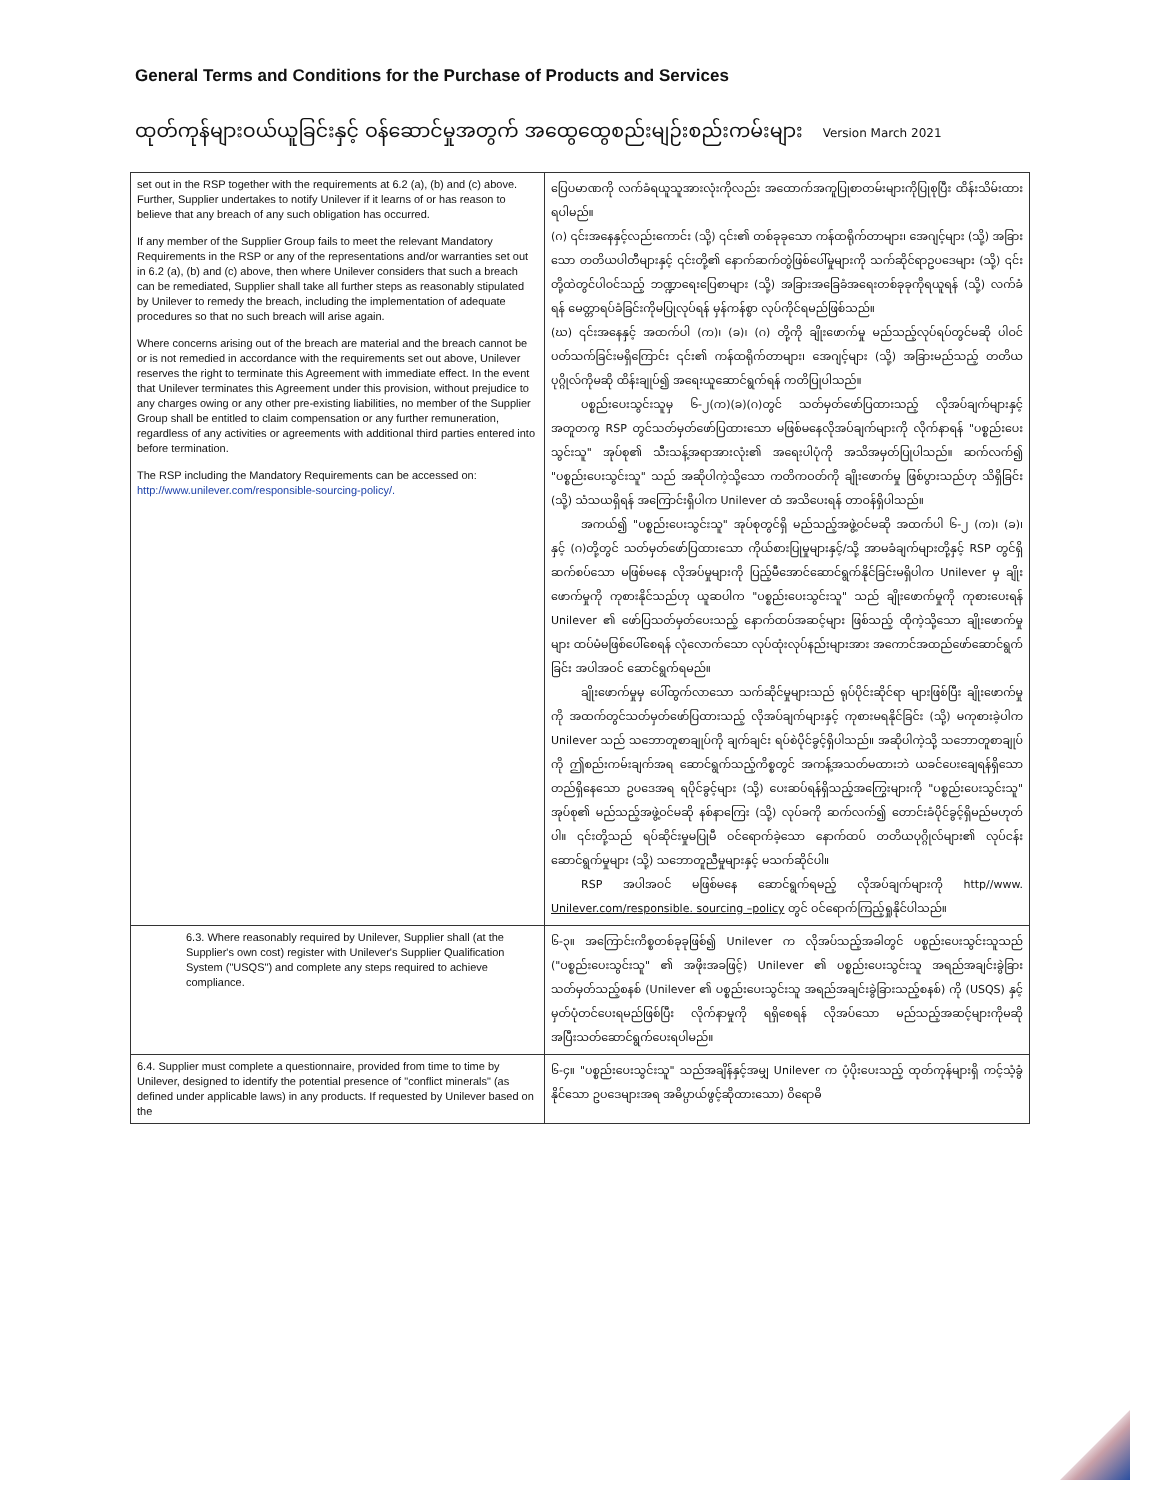General Terms and Conditions for the Purchase of Products and Services
ထုတ်ကုန်များဝယ်ယူခြင်းနှင့် ဝန်ဆောင်မှုအတွက် အထွေထွေစည်းမျဉ်းစည်းကမ်းများ Version March 2021
| set out in the RSP together with the requirements at 6.2 (a), (b) and (c) above. Further, Supplier undertakes to notify Unilever if it learns of or has reason to believe that any breach of any such obligation has occurred. If any member of the Supplier Group fails to meet the relevant Mandatory Requirements in the RSP or any of the representations and/or warranties set out in 6.2 (a), (b) and (c) above, then where Unilever considers that such a breach can be remediated, Supplier shall take all further steps as reasonably stipulated by Unilever to remedy the breach, including the implementation of adequate procedures so that no such breach will arise again. Where concerns arising out of the breach are material and the breach cannot be or is not remedied in accordance with the requirements set out above, Unilever reserves the right to terminate this Agreement with immediate effect. In the event that Unilever terminates this Agreement under this provision, without prejudice to any charges owing or any other pre-existing liabilities, no member of the Supplier Group shall be entitled to claim compensation or any further remuneration, regardless of any activities or agreements with additional third parties entered into before termination. The RSP including the Mandatory Requirements can be accessed on: http://www.unilever.com/responsible-sourcing-policy/. | ပြေပမာဏကို လက်ခံရယူသူအားလုံးကိုလည်း အထောက်အကူပြုစာတမ်းများကိုပြုစုပြီး ထိန်းသိမ်းထားရပါမည်။ (ဂ) ၎င်းအနေနှင့်လည်းကောင်း (သို့) ၎င်း၏ တစ်ခုခုသော ကန်ထရိုက်တာများ၊ အေဂျင့်များ (သို့) အခြားသော တတိယပါတီများနှင့် ၎င်းတို့၏ နောက်ဆက်တွဲဖြစ်ပေါ်မှုများကို သက်ဆိုင်ရာဥပဒေများ (သို့) ၎င်းတို့ထဲတွင်ပါဝင်သည့် ဘဏ္ဍာရေးပြေစာများ (သို့) အခြားအခြေခံအရေးတစ်ခုခုကိုရယူရန် (သို့) လက်ခံရန် မေတ္တာရပ်ခံခြင်းကိုမပြုလုပ်ရန် မှန်ကန်စွာ လုပ်ကိုင်ရမည်ဖြစ်သည်။ (ဃ) ၎င်းအနေနှင့် အထက်ပါ (က)၊ (ခ)၊ (ဂ) တို့ကို ချိုးဖောက်မှု မည်သည့်လုပ်ရပ်တွင်မဆို ပါဝင်ပတ်သက်ခြင်းမရှိကြောင်း ၎င်း၏ ကန်ထရိုက်တာများ၊ အေဂျင့်များ (သို့) အခြားမည်သည့် တတိယပုဂ္ဂိုလ်ကိုမဆို ထိန်းချုပ်၍ အရေးယူဆောင်ရွက်ရန် ကတိပြုပါသည်။ ပစ္စည်းပေးသွင်းသူမှ ၆-၂(က)(ခ)(ဂ)တွင် သတ်မှတ်ဖော်ပြထားသည့် လိုအပ်ချက်များနှင့် အတူတကွ RSP တွင်သတ်မှတ်ဖော်ပြထားသော မဖြစ်မနေလိုအပ်ချက်များကို လိုက်နာရန် "ပစ္စည်းပေးသွင်းသူ" အုပ်စု၏ သီးသန့်အရာအားလုံး၏ အရေးပါပုံကို အသိအမှတ်ပြုပါသည်။ ဆက်လက်၍ "ပစ္စည်းပေးသွင်းသူ" သည် အဆိုပါကဲ့သို့သော ကတိကဝတ်ကို ချိုးဖောက်မှု ဖြစ်ပွားသည်ဟု သိရှိခြင်း (သို့) သံသယရှိရန် အကြောင်းရှိပါက Unilever ထံ အသိပေးရန် တာဝန်ရှိပါသည်။ အကယ်၍ "ပစ္စည်းပေးသွင်းသူ" အုပ်စုတွင်ရှိ မည်သည့်အဖွဲ့ဝင်မဆို အထက်ပါ ၆-၂ (က)၊ (ခ)၊ နှင့် (ဂ)တို့တွင် သတ်မှတ်ဖော်ပြထားသော ကိုယ်စားပြုမှုများနှင့်/သို့ အာမခံချက်များတို့နှင့် RSP တွင်ရှိ ဆက်စပ်သော မဖြစ်မနေ လိုအပ်မှုများကို ပြည့်မီအောင်ဆောင်ရွက်နိုင်ခြင်းမရှိပါက Unilever မှ ချိုးဖောက်မှုကို ကုစားနိုင်သည်ဟု ယူဆပါက "ပစ္စည်းပေးသွင်းသူ" သည် ချိုးဖောက်မှုကို ကုစားပေးရန် Unilever ၏ ဖော်ပြသတ်မှတ်ပေးသည့် နောက်ထပ်အဆင့်များ ဖြစ်သည့် ထိုကဲ့သို့သော ချိုးဖောက်မှုများ ထပ်မံမဖြစ်ပေါ်စေရန် လုံလောက်သော လုပ်ထုံးလုပ်နည်းများအား အကောင်အထည်ဖော်ဆောင်ရွက်ခြင်း အပါအဝင် ဆောင်ရွက်ရမည်။ ချိုးဖောက်မှုမှ ပေါ်ထွက်လာသော သက်ဆိုင်မှုများသည် ရုပ်ပိုင်းဆိုင်ရာ များဖြစ်ပြီး ချိုးဖောက်မှုကို အထက်တွင်သတ်မှတ်ဖော်ပြထားသည့် လိုအပ်ချက်များနှင့် ကုစားမရနိုင်ခြင်း (သို့) မကုစားခဲ့ပါက Unilever သည် သဘောတူစာချုပ်ကို ချက်ချင်း ရပ်စဲပိုင်ခွင့်ရှိပါသည်။ အဆိုပါကဲ့သို့ သဘောတူစာချုပ်ကို ဤစည်းကမ်းချက်အရ ဆောင်ရွက်သည့်ကိစ္စတွင် အကန့်အသတ်မထားဘဲ ယခင်ပေးချေရန်ရှိသော တည်ရှိနေသော ဥပဒေအရ ရပိုင်ခွင့်များ (သို့) ပေးဆပ်ရန်ရှိသည့်အကြွေးများကို "ပစ္စည်းပေးသွင်းသူ" အုပ်စု၏ မည်သည့်အဖွဲ့ဝင်မဆို နစ်နာကြေး (သို့) လုပ်ခကို ဆက်လက်၍ တောင်းခံပိုင်ခွင့်ရှိမည်မဟုတ်ပါ။ ၎င်းတို့သည် ရပ်ဆိုင်းမှုမပြုမီ ဝင်ရောက်ခဲ့သော နောက်ထပ် တတိယပုဂ္ဂိုလ်များ၏ လုပ်ငန်းဆောင်ရွက်မှုများ (သို့) သဘောတူညီမှုများနှင့် မသက်ဆိုင်ပါ။ RSP အပါအဝင် မဖြစ်မနေ ဆောင်ရွက်ရမည့် လိုအပ်ချက်များကို http//www. Unilever.com/responsible. sourcing –policy တွင် ဝင်ရောက်ကြည့်ရှုနိုင်ပါသည်။ |
| 6.3. Where reasonably required by Unilever, Supplier shall (at the Supplier's own cost) register with Unilever's Supplier Qualification System ("USQS") and complete any steps required to achieve compliance. | ၆-၃။ အကြောင်းကိစ္စတစ်ခုခုဖြစ်၍ Unilever က လိုအပ်သည့်အခါတွင် ပစ္စည်းပေးသွင်းသူသည် ("ပစ္စည်းပေးသွင်းသူ" ၏ အဖိုးအခဖြင့်) Unilever ၏ ပစ္စည်းပေးသွင်းသူ အရည်အချင်းခွဲခြားသတ်မှတ်သည့်စနစ် (Unilever ၏ ပစ္စည်းပေးသွင်းသူ အရည်အချင်းခွဲခြားသည့်စနစ်) ကို (USQS) နှင့် မှတ်ပုံတင်ပေးရမည်ဖြစ်ပြီး လိုက်နာမှုကို ရရှိစေရန် လိုအပ်သော မည်သည့်အဆင့်များကိုမဆို အပြီးသတ်ဆောင်ရွက်ပေးရပါမည်။ |
| 6.4. Supplier must complete a questionnaire, provided from time to time by Unilever, designed to identify the potential presence of "conflict minerals" (as defined under applicable laws) in any products. If requested by Unilever based on the | ၆-၄။ "ပစ္စည်းပေးသွင်းသူ" သည်အချိန်နှင့်အမျှ Unilever က ပံ့ပိုးပေးသည့် ထုတ်ကုန်များရှိ ကင့်သံ့ခွံနိုင်သော ဥပဒေများအရ အဓိပ္ပာယ်ဖွင့်ဆိုထားသော) ဝိရောဓိ |